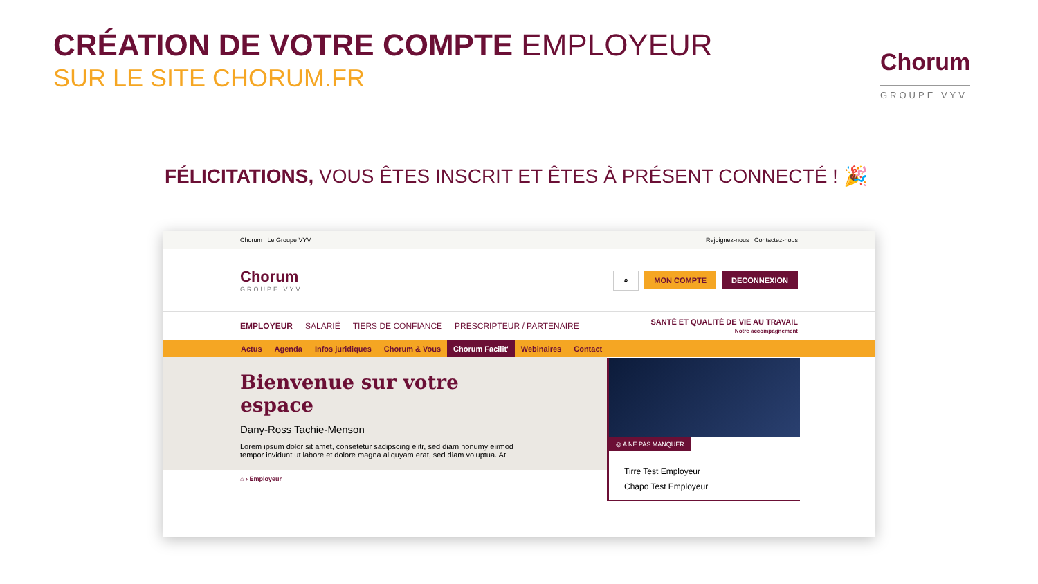CRÉATION DE VOTRE COMPTE EMPLOYEUR
SUR LE SITE CHORUM.FR
Chorum
GROUPE VYV
FÉLICITATIONS, VOUS ÊTES INSCRIT ET ÊTES À PRÉSENT CONNECTÉ ! 🎉
Chorum Le Groupe VYV
Rejoignez-nous Contactez-nous
Chorum
GROUPE VYV
⌕ MON COMPTE DECONNEXION
EMPLOYEUR SALARIÉ TIERS DE CONFIANCE PRESCRIPTEUR / PARTENAIRE
SANTÉ ET QUALITÉ DE VIE AU TRAVAIL
Notre accompagnement
Actus Agenda Infos juridiques Chorum & Vous Chorum Facilit' Webinaires Contact
Bienvenue sur votre espace
Dany-Ross Tachie-Menson
Lorem ipsum dolor sit amet, consetetur sadipscing elitr, sed diam nonumy eirmod tempor invidunt ut labore et dolore magna aliquyam erat, sed diam voluptua. At.
⌂ › Employeur
◎ A NE PAS MANQUER
Tirre Test Employeur
Chapo Test Employeur